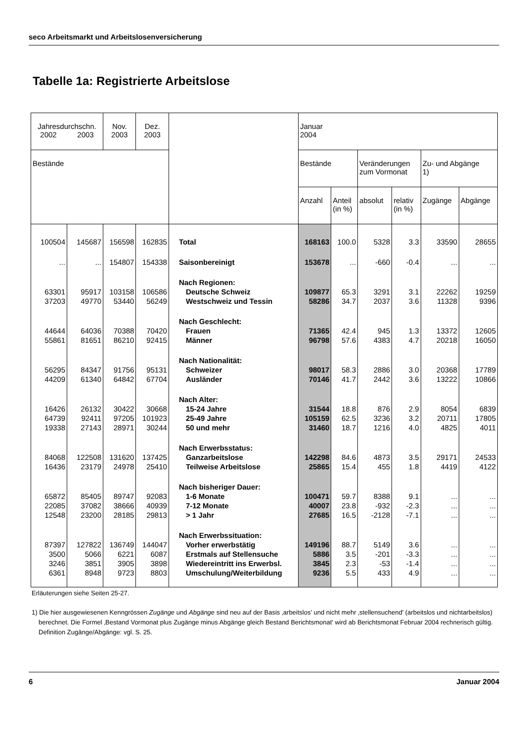seco Arbeitsmarkt und Arbeitslosenversicherung
Tabelle 1a: Registrierte Arbeitslose
| Jahresdurchschn. 2002 2003 | | Nov. 2003 | Dez. 2003 | | Januar 2004 | | | | | |
| --- | --- | --- | --- | --- | --- | --- | --- | --- | --- | --- |
| Bestände | | | | | Bestände | | Veränderungen zum Vormonat | | Zu- und Abgänge 1) | |
| | | | | | Anzahl | Anteil (in %) | absolut | relativ (in %) | Zugänge | Abgänge |
| 100504 | 145687 | 156598 | 162835 | Total | 168163 | 100.0 | 5328 | 3.3 | 33590 | 28655 |
| ... | ... | 154807 | 154338 | Saisonbereinigt | 153678 | ... | -660 | -0.4 | ... | ... |
| | | | | Nach Regionen: | | | | | | |
| 63301 | 95917 | 103158 | 106586 | Deutsche Schweiz | 109877 | 65.3 | 3291 | 3.1 | 22262 | 19259 |
| 37203 | 49770 | 53440 | 56249 | Westschweiz und Tessin | 58286 | 34.7 | 2037 | 3.6 | 11328 | 9396 |
| | | | | Nach Geschlecht: | | | | | | |
| 44644 | 64036 | 70388 | 70420 | Frauen | 71365 | 42.4 | 945 | 1.3 | 13372 | 12605 |
| 55861 | 81651 | 86210 | 92415 | Männer | 96798 | 57.6 | 4383 | 4.7 | 20218 | 16050 |
| | | | | Nach Nationalität: | | | | | | |
| 56295 | 84347 | 91756 | 95131 | Schweizer | 98017 | 58.3 | 2886 | 3.0 | 20368 | 17789 |
| 44209 | 61340 | 64842 | 67704 | Ausländer | 70146 | 41.7 | 2442 | 3.6 | 13222 | 10866 |
| | | | | Nach Alter: | | | | | | |
| 16426 | 26132 | 30422 | 30668 | 15-24 Jahre | 31544 | 18.8 | 876 | 2.9 | 8054 | 6839 |
| 64739 | 92411 | 97205 | 101923 | 25-49 Jahre | 105159 | 62.5 | 3236 | 3.2 | 20711 | 17805 |
| 19338 | 27143 | 28971 | 30244 | 50 und mehr | 31460 | 18.7 | 1216 | 4.0 | 4825 | 4011 |
| | | | | Nach Erwerbsstatus: | | | | | | |
| 84068 | 122508 | 131620 | 137425 | Ganzarbeitslose | 142298 | 84.6 | 4873 | 3.5 | 29171 | 24533 |
| 16436 | 23179 | 24978 | 25410 | Teilweise Arbeitslose | 25865 | 15.4 | 455 | 1.8 | 4419 | 4122 |
| | | | | Nach bisheriger Dauer: | | | | | | |
| 65872 | 85405 | 89747 | 92083 | 1-6 Monate | 100471 | 59.7 | 8388 | 9.1 | ... | ... |
| 22085 | 37082 | 38666 | 40939 | 7-12 Monate | 40007 | 23.8 | -932 | -2.3 | ... | ... |
| 12548 | 23200 | 28185 | 29813 | > 1 Jahr | 27685 | 16.5 | -2128 | -7.1 | ... | ... |
| | | | | Nach Erwerbssituation: | | | | | | |
| 87397 | 127822 | 136749 | 144047 | Vorher erwerbstätig | 149196 | 88.7 | 5149 | 3.6 | ... | ... |
| 3500 | 5066 | 6221 | 6087 | Erstmals auf Stellensuche | 5886 | 3.5 | -201 | -3.3 | ... | ... |
| 3246 | 3851 | 3905 | 3898 | Wiedereintritt ins Erwerbsl. | 3845 | 2.3 | -53 | -1.4 | ... | ... |
| 6361 | 8948 | 9723 | 8803 | Umschulung/Weiterbildung | 9236 | 5.5 | 433 | 4.9 | ... | ... |
Erläuterungen siehe Seiten 25-27.
1) Die hier ausgewiesenen Kenngrössen Zugänge und Abgänge sind neu auf der Basis ‚arbeitslos’ und nicht mehr ‚stellensuchend' (arbeitslos und nichtarbeitslos) berechnet. Die Formel ‚Bestand Vormonat plus Zugänge minus Abgänge gleich Bestand Berichtsmonat' wird ab Berichtsmonat Februar 2004 rechnerisch gültig. Definition Zugänge/Abgänge: vgl. S. 25.
6 Januar 2004